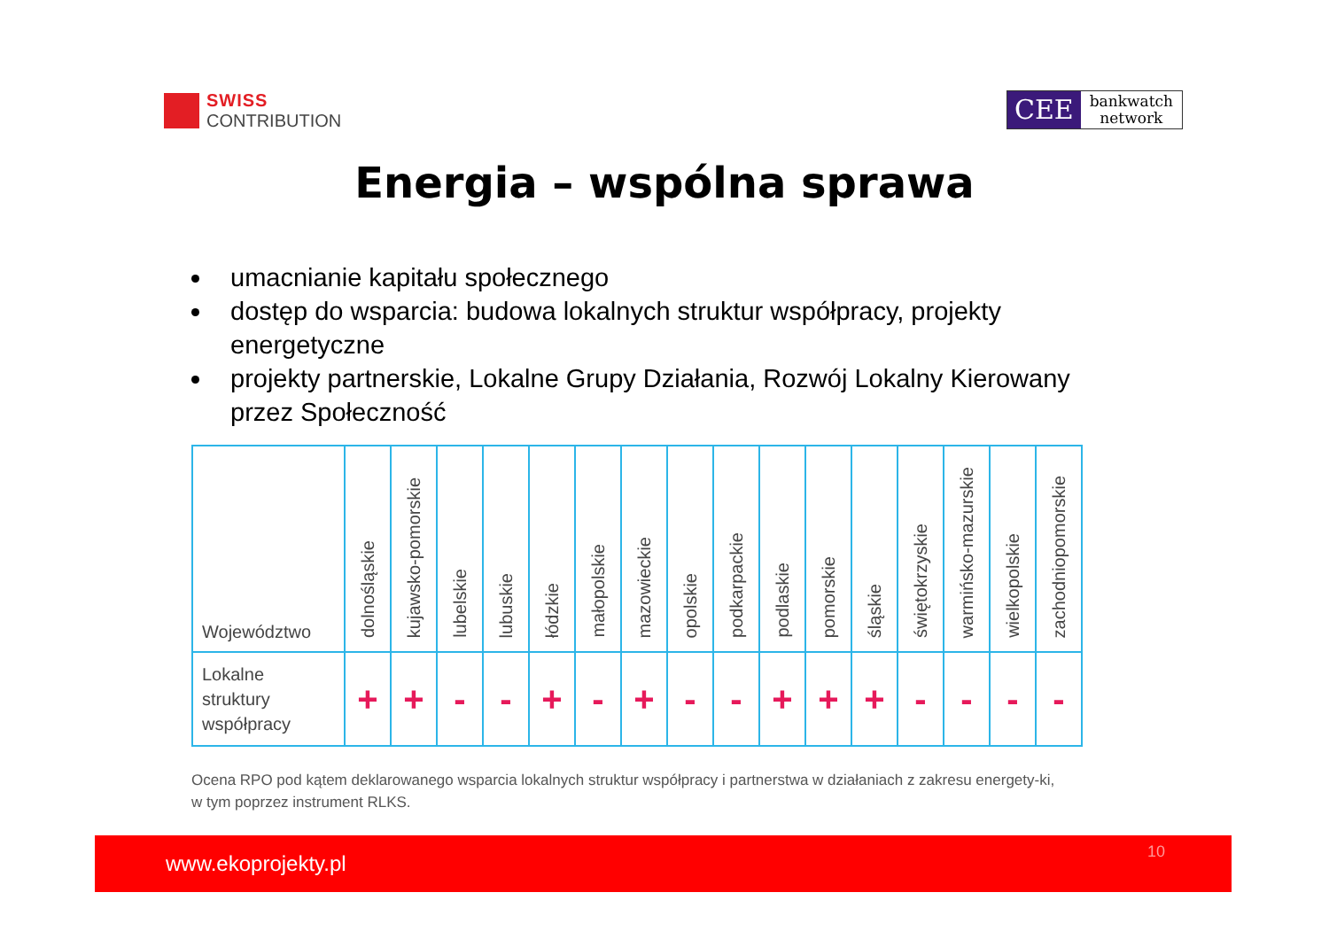SWISS
CONTRIBUTION
CEE
bankwatch
network
Energia – wspólna sprawa
umacnianie kapitału społecznego
dostęp do wsparcia: budowa lokalnych struktur współpracy, projekty energetyczne
projekty partnerskie, Lokalne Grupy Działania, Rozwój Lokalny Kierowany przez Społeczność
| Województwo | dolnośląskie | kujawsko-pomorskie | lubelskie | lubuskie | łódzkie | małopolskie | mazowieckie | opolskie | podkarpackie | podlaskie | pomorskie | śląskie | świętokrzyskie | warmińsko-mazurskie | wielkopolskie | zachodniopomorskie |
| --- | --- | --- | --- | --- | --- | --- | --- | --- | --- | --- | --- | --- | --- | --- | --- | --- |
| Lokalne struktury współpracy | + | + | - | - | + | - | + | - | - | + | + | + | - | - | - | - |
Ocena RPO pod kątem deklarowanego wsparcia lokalnych struktur współpracy i partnerstwa w działaniach z zakresu energety-ki, w tym poprzez instrument RLKS.
www.ekoprojekty.pl 10